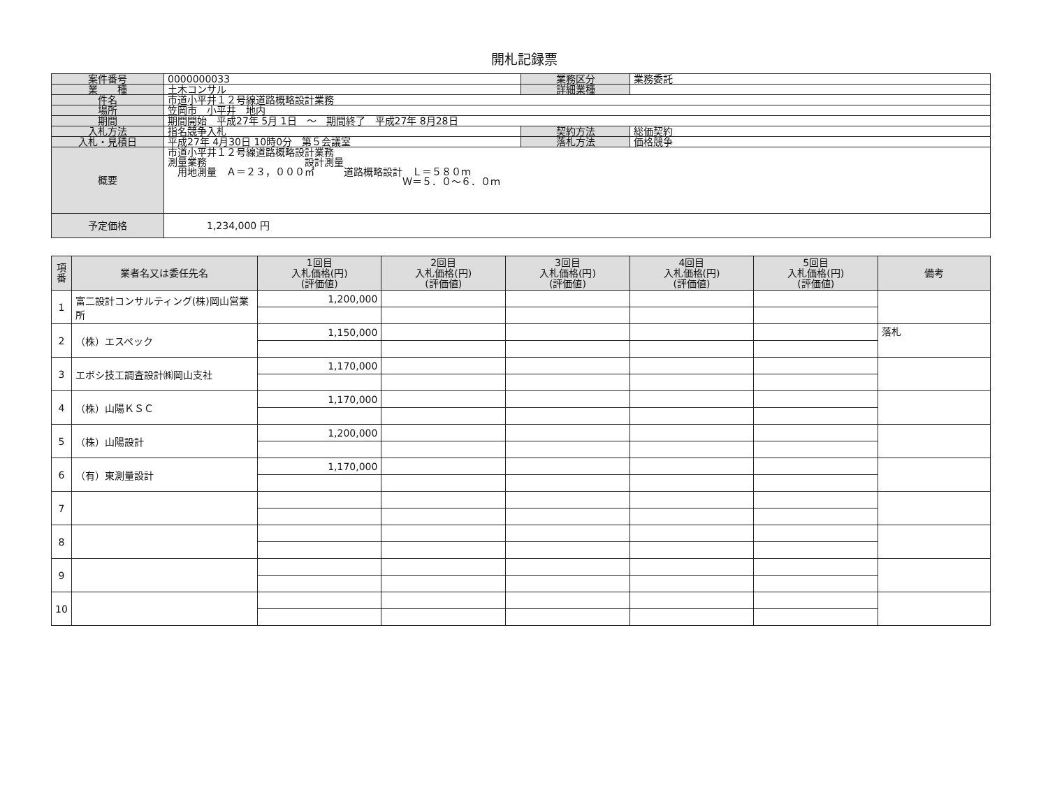開札記録票
| 案件番号 | 0000000033 | 業務区分 | 業務委託 |
| 業 種 | 土木コンサル | 詳細業種 | |
| 件名 | 市道小平井１２号線道路概略設計業務 | | |
| 場所 | 笠岡市 小平井 地内 | | |
| 期間 | 期間開始 平成27年 5月 1日 ～ 期間終了 平成27年 8月28日 | | |
| 入札方法 | 指名競争入札 | 契約方法 | 総価契約 |
| 入札・見積日 | 平成27年 4月30日 10時0分 第５会議室 | 落札方法 | 価格競争 |
| 概要 | 市道小平井１２号線道路概略設計業務 測量業務 設計測量 用地測量 Ａ＝２３，０００㎡ 道路概略設計 Ｌ＝５８０ｍ Ｗ＝５．０～６．０ｍ | | |
| 予定価格 | 1,234,000 円 | | |
| 項 番 | 業者名又は委任先名 | 1回目 入札価格(円) (評価値) | 2回目 入札価格(円) (評価値) | 3回目 入札価格(円) (評価値) | 4回目 入札価格(円) (評価値) | 5回目 入札価格(円) (評価値) | 備考 |
| --- | --- | --- | --- | --- | --- | --- | --- |
| 1 | 富二設計コンサルティング(株)岡山営業所 | 1,200,000 | | | | | |
| 2 | （株）エスペック | 1,150,000 | | | | | 落札 |
| 3 | エボシ技工調査設計㈱岡山支社 | 1,170,000 | | | | | |
| 4 | （株）山陽ＫＳＣ | 1,170,000 | | | | | |
| 5 | （株）山陽設計 | 1,200,000 | | | | | |
| 6 | （有）東測量設計 | 1,170,000 | | | | | |
| 7 | | | | | | | |
| 8 | | | | | | | |
| 9 | | | | | | | |
| 10 | | | | | | | |